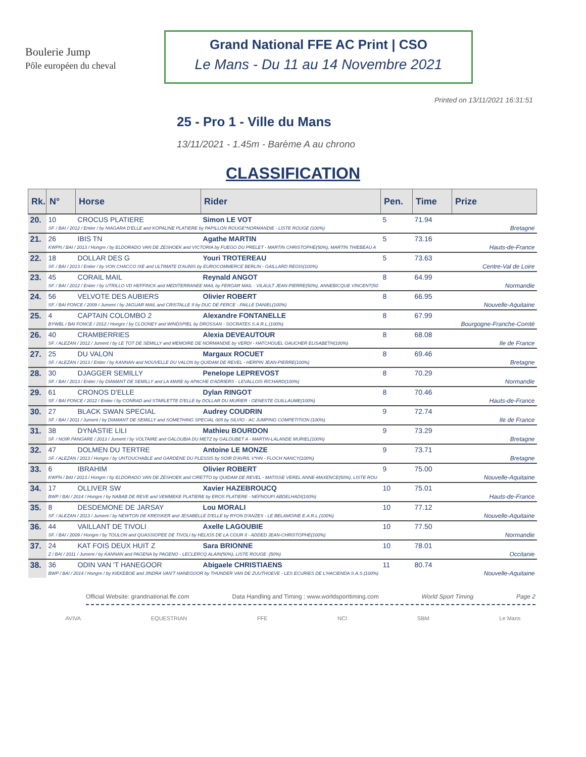Boulerie Jump
Pôle européen du cheval
Grand National FFE AC Print | CSO
Le Mans - Du 11 au 14 Novembre 2021
Printed on 13/11/2021 16:31:51
25 - Pro 1 - Ville du Mans
13/11/2021 - 1.45m - Barème A au chrono
CLASSIFICATION
| Rk. | N° | Horse | Rider | Pen. | Time | Prize |
| --- | --- | --- | --- | --- | --- | --- |
| 20. | 10 | CROCUS PLATIERE | Simon LE VOT | 5 | 71.94 | Bretagne |
| | SF. / BAI / 2012 / Entier / by NIAGARA D'ELLE and KOPALINE PLATIERE by PAPILLON ROUGE*NORMANDIE - LISTE ROUGE (100%) | | | | | |
| 21. | 26 | IBIS TN | Agathe MARTIN | 5 | 73.16 | Hauts-de-France |
| | KWPN / BAI / 2013 / Hongre / by ELDORADO VAN DE ZESHOEK and VICTORIA by FUEGO DU PRELET - MARTIN CHRISTOPHE(50%), MARTIN THIEBEAU A | | | | | |
| 22. | 18 | DOLLAR DES G | Youri TROTEREAU | 5 | 73.63 | Centre-Val de Loire |
| | SF. / BAI / 2013 / Entier / by VON CHACCO IXE and ULTIMATE D'AUNIS by EUROCOMMERCE BERLIN - GAILLARD REGIS(100%) | | | | | |
| 23. | 45 | CORAIL MAIL | Reynald ANGOT | 8 | 64.99 | Normandie |
| | SF. / BAI / 2012 / Entier / by UTRILLO VD HEFFINCK and MEDITERRANEE MAIL by FERGAR MAIL - VILAULT JEAN-PIERRE(50%), ANNEBICQUE VINCENT(50 | | | | | |
| 24. | 56 | VELVOTE DES AUBIERS | Olivier ROBERT | 8 | 66.95 | Nouvelle-Aquitaine |
| | SF. / BAI FONCE / 2009 / Jument / by JAGUAR MAIL and CRISTALLE II by DUC DE FERCE - FAILLE DANIEL(100%) | | | | | |
| 25. | 4 | CAPTAIN COLOMBO 2 | Alexandre FONTANELLE | 8 | 67.99 | Bourgogne-Franche-Comté |
| | BYWBL / BAI FONCE / 2012 / Hongre / by CLOONEY and WINDSPIEL by DROSSAN - SOCRATES S.A.R.L.(100%) | | | | | |
| 26. | 40 | CRAMBERRIES | Alexia DEVEAUTOUR | 8 | 68.08 | Ile de France |
| | SF. / ALEZAN / 2012 / Jument / by LE TOT DE SEMILLY and MEMOIRE DE NORMANDIE by VERDI - HATCHOUEL GAUCHER ELISABETH(100%) | | | | | |
| 27. | 25 | DU VALON | Margaux ROCUET | 8 | 69.46 | Bretagne |
| | SF. / ALEZAN / 2013 / Entier / by KANNAN and NOUVELLE DU VALON by QUIDAM DE REVEL - HERPIN JEAN-PIERRE(100%) | | | | | |
| 28. | 30 | DJAGGER SEMILLY | Penelope LEPREVOST | 8 | 70.29 | Normandie |
| | SF. / BAI / 2013 / Entier / by DIAMANT DE SEMILLY and LA MARE by APACHE D'ADRIERS - LEVALLOIS RICHARD(100%) | | | | | |
| 29. | 61 | CRONOS D'ELLE | Dylan RINGOT | 8 | 70.46 | Hauts-de-France |
| | SF. / BAI FONCE / 2012 / Entier / by CONRAD and STARLETTE D'ELLE by DOLLAR DU MURIER - GENESTE GUILLAUME(100%) | | | | | |
| 30. | 27 | BLACK SWAN SPECIAL | Audrey COUDRIN | 9 | 72.74 | Ile de France |
| | SF. / BAI / 2011 / Jument / by DIAMANT DE SEMILLY and SOMETHING SPECIAL 005 by SILVIO - AC JUMPING COMPETITION (100%) | | | | | |
| 31. | 38 | DYNASTIE LILI | Mathieu BOURDON | 9 | 73.29 | Bretagne |
| | SF. / NOIR PANGARE / 2013 / Jument / by VOLTAIRE and GALOUBIA DU METZ by GALOUBET A - MARTIN-LALANDE MURIEL(100%) | | | | | |
| 32. | 47 | DOLMEN DU TERTRE | Antoine LE MONZE | 9 | 73.71 | Bretagne |
| | SF. / ALEZAN / 2013 / Hongre / by UNTOUCHABLE and GARDENE DU PLESSIS by SOIR D'AVRIL V*HN - FLOCH NANCY(100%) | | | | | |
| 33. | 6 | IBRAHIM | Olivier ROBERT | 9 | 75.00 | Nouvelle-Aquitaine |
| | KWPN / BAI / 2013 / Hongre / by ELDORADO VAN DE ZESHOEK and CIRETTO by QUIDAM DE REVEL - MATISSE VEREL ANNE-MAXENCE(50%), LISTE ROU | | | | | |
| 34. | 17 | OLLIVER SW | Xavier HAZEBROUCQ | 10 | 75.01 | Hauts-de-France |
| | BWP / BAI / 2014 / Hongre / by NABAB DE REVE and VEMMEKE PLATIERE by EROS PLATIERE - NEFNOUFI ABDELHADI(100%) | | | | | |
| 35. | 8 | DESDEMONE DE JARSAY | Lou MORALI | 10 | 77.12 | Nouvelle-Aquitaine |
| | SF. / ALEZAN / 2013 / Jument / by NEWTON DE KREISKER and JESABELLE D'ELLE by RYON D'ANZEX - LE BELAMOINE E.A.R.L.(100%) | | | | | |
| 36. | 44 | VAILLANT DE TIVOLI | Axelle LAGOUBIE | 10 | 77.50 | Normandie |
| | SF. / BAI / 2009 / Hongre / by TOULON and QUASSIOPEE DE TIVOLI by HELIOS DE LA COUR II - ADDED JEAN-CHRISTOPHE(100%) | | | | | |
| 37. | 24 | KAT FOIS DEUX HUIT Z | Sara BRIONNE | 10 | 78.01 | Occitanie |
| | Z / BAI / 2011 / Jument / by KANNAN and PAGENA by PAGENO - LECLERCQ ALAIN(50%), LISTE ROUGE .(50%) | | | | | |
| 38. | 36 | ODIN VAN 'T HANEGOOR | Abigaele CHRISTIAENS | 11 | 80.74 | Nouvelle-Aquitaine |
| | BWP / BAI / 2014 / Hongre / by KIEKEBOE and JINDRA VAN'T HANEGOOR by THUNDER VAN DE ZUUTHOEVE - LES ECURIES DE L'HACIENDA S.A.S.(100%) | | | | | |
Official Website: grandnational.ffe.com Data Handling and Timing : www.worldsporttiming.com World Sport Timing Page 2
AVIVA EQUESTRIAN FFE NCI SBM Le Mans